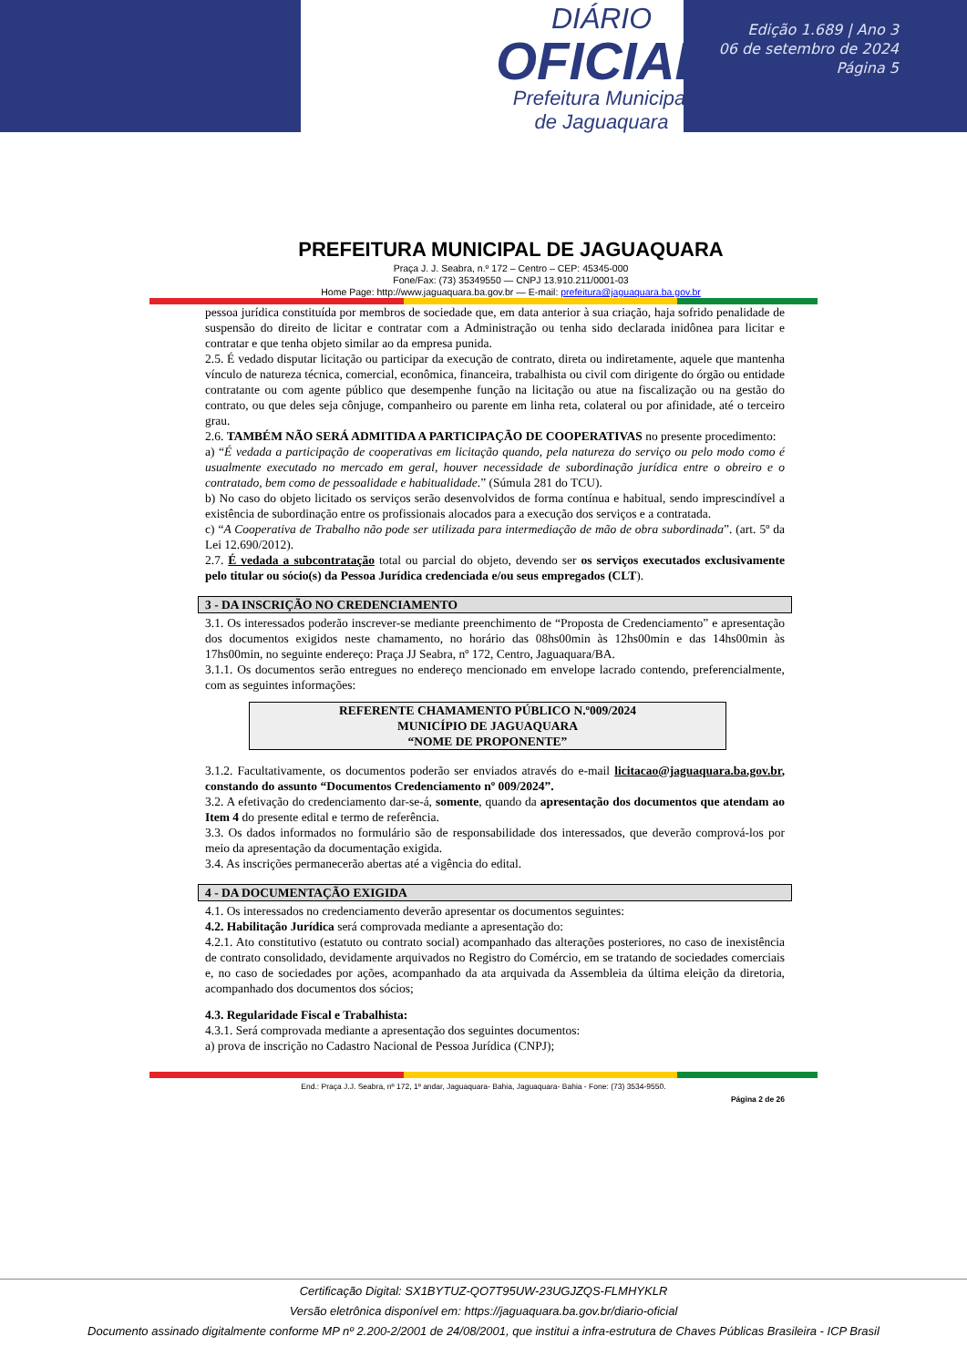DIÁRIO
OFICIAL
Prefeitura Municipal
de Jaguaquara
Edição 1.689 | Ano 3
06 de setembro de 2024
Página 5
PREFEITURA MUNICIPAL DE JAGUAQUARA
Praça J. J. Seabra, n.º 172 – Centro – CEP: 45345-000
Fone/Fax: (73) 35349550 — CNPJ 13.910.211/0001-03
Home Page: http://www.jaguaquara.ba.gov.br — E-mail: prefeitura@jaguaquara.ba.gov.br
pessoa jurídica constituída por membros de sociedade que, em data anterior à sua criação, haja sofrido penalidade de suspensão do direito de licitar e contratar com a Administração ou tenha sido declarada inidônea para licitar e contratar e que tenha objeto similar ao da empresa punida.
2.5. É vedado disputar licitação ou participar da execução de contrato, direta ou indiretamente, aquele que mantenha vínculo de natureza técnica, comercial, econômica, financeira, trabalhista ou civil com dirigente do órgão ou entidade contratante ou com agente público que desempenhe função na licitação ou atue na fiscalização ou na gestão do contrato, ou que deles seja cônjuge, companheiro ou parente em linha reta, colateral ou por afinidade, até o terceiro grau.
2.6. TAMBÉM NÃO SERÁ ADMITIDA A PARTICIPAÇÃO DE COOPERATIVAS no presente procedimento:
a) “É vedada a participação de cooperativas em licitação quando, pela natureza do serviço ou pelo modo como é usualmente executado no mercado em geral, houver necessidade de subordinação jurídica entre o obreiro e o contratado, bem como de pessoalidade e habitualidade.” (Súmula 281 do TCU).
b) No caso do objeto licitado os serviços serão desenvolvidos de forma contínua e habitual, sendo imprescindível a existência de subordinação entre os profissionais alocados para a execução dos serviços e a contratada.
c) “A Cooperativa de Trabalho não pode ser utilizada para intermediação de mão de obra subordinada”. (art. 5º da Lei 12.690/2012).
2.7. É vedada a subcontratação total ou parcial do objeto, devendo ser os serviços executados exclusivamente pelo titular ou sócio(s) da Pessoa Jurídica credenciada e/ou seus empregados (CLT).
3 - DA INSCRIÇÃO NO CREDENCIAMENTO
3.1. Os interessados poderão inscrever-se mediante preenchimento de “Proposta de Credenciamento” e apresentação dos documentos exigidos neste chamamento, no horário das 08hs00min às 12hs00min e das 14hs00min às 17hs00min, no seguinte endereço: Praça JJ Seabra, nº 172, Centro, Jaguaquara/BA.
3.1.1. Os documentos serão entregues no endereço mencionado em envelope lacrado contendo, preferencialmente, com as seguintes informações:
REFERENTE CHAMAMENTO PÚBLICO N.º009/2024
MUNICÍPIO DE JAGUAQUARA
“NOME DE PROPONENTE”
3.1.2. Facultativamente, os documentos poderão ser enviados através do e-mail licitacao@jaguaquara.ba.gov.br, constando do assunto “Documentos Credenciamento nº 009/2024”.
3.2. A efetivação do credenciamento dar-se-á, somente, quando da apresentação dos documentos que atendam ao Item 4 do presente edital e termo de referência.
3.3. Os dados informados no formulário são de responsabilidade dos interessados, que deverão comprová-los por meio da apresentação da documentação exigida.
3.4. As inscrições permanecerão abertas até a vigência do edital.
4 - DA DOCUMENTAÇÃO EXIGIDA
4.1. Os interessados no credenciamento deverão apresentar os documentos seguintes:
4.2. Habilitação Jurídica será comprovada mediante a apresentação do:
4.2.1. Ato constitutivo (estatuto ou contrato social) acompanhado das alterações posteriores, no caso de inexistência de contrato consolidado, devidamente arquivados no Registro do Comércio, em se tratando de sociedades comerciais e, no caso de sociedades por ações, acompanhado da ata arquivada da Assembleia da última eleição da diretoria, acompanhado dos documentos dos sócios;
4.3. Regularidade Fiscal e Trabalhista:
4.3.1. Será comprovada mediante a apresentação dos seguintes documentos:
a) prova de inscrição no Cadastro Nacional de Pessoa Jurídica (CNPJ);
End.: Praça J.J. Seabra, nº 172, 1º andar, Jaguaquara- Bahia, Jaguaquara- Bahia - Fone: (73) 3534-9550.
Página 2 de 26
Certificação Digital: SX1BYTUZ-QO7T95UW-23UGJZQS-FLMHYKLR
Versão eletrônica disponível em: https://jaguaquara.ba.gov.br/diario-oficial
Documento assinado digitalmente conforme MP nº 2.200-2/2001 de 24/08/2001, que institui a infra-estrutura de Chaves Públicas Brasileira - ICP Brasil